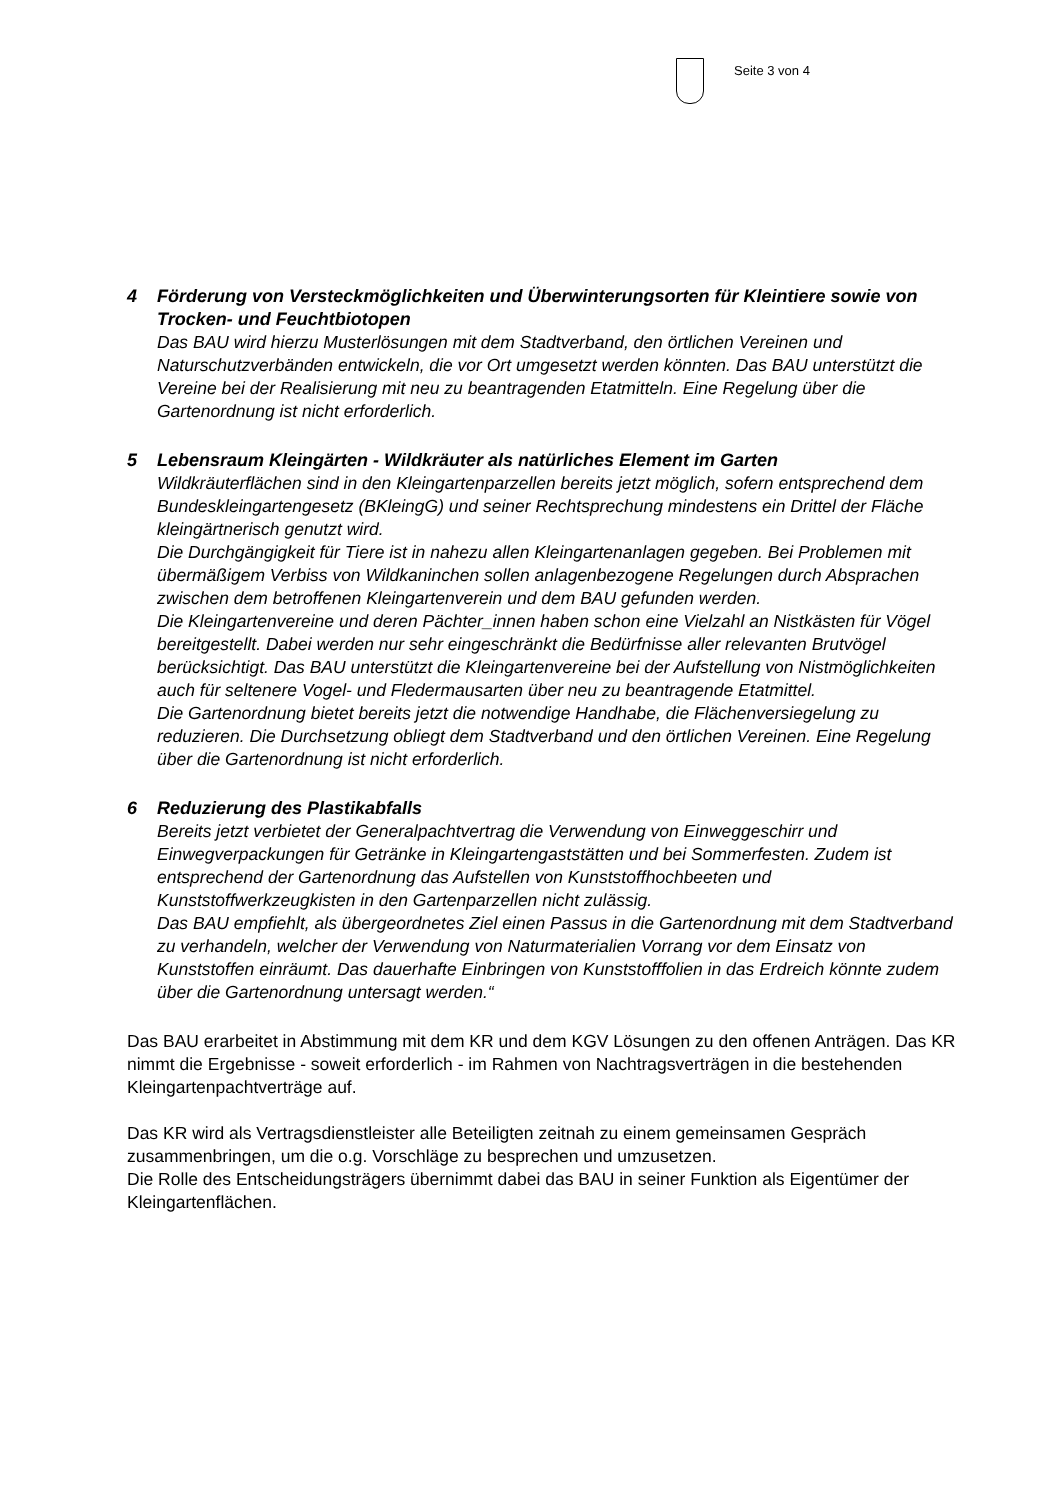Seite 3 von 4
4 Förderung von Versteckmöglichkeiten und Überwinterungsorten für Kleintiere sowie von Trocken- und Feuchtbiotopen
Das BAU wird hierzu Musterlösungen mit dem Stadtverband, den örtlichen Vereinen und Naturschutzverbänden entwickeln, die vor Ort umgesetzt werden könnten. Das BAU unterstützt die Vereine bei der Realisierung mit neu zu beantragenden Etatmitteln. Eine Regelung über die Gartenordnung ist nicht erforderlich.
5 Lebensraum Kleingärten - Wildkräuter als natürliches Element im Garten
Wildkräuterflächen sind in den Kleingartenparzellen bereits jetzt möglich, sofern entsprechend dem Bundeskleingartengesetz (BKleingG) und seiner Rechtsprechung mindestens ein Drittel der Fläche kleingärtnerisch genutzt wird.
Die Durchgängigkeit für Tiere ist in nahezu allen Kleingartenanlagen gegeben. Bei Problemen mit übermäßigem Verbiss von Wildkaninchen sollen anlagenbezogene Regelungen durch Absprachen zwischen dem betroffenen Kleingartenverein und dem BAU gefunden werden.
Die Kleingartenvereine und deren Pächter_innen haben schon eine Vielzahl an Nistkästen für Vögel bereitgestellt. Dabei werden nur sehr eingeschränkt die Bedürfnisse aller relevanten Brutvögel berücksichtigt. Das BAU unterstützt die Kleingartenvereine bei der Aufstellung von Nistmöglichkeiten auch für seltenere Vogel- und Fledermausarten über neu zu beantragende Etatmittel.
Die Gartenordnung bietet bereits jetzt die notwendige Handhabe, die Flächenversiegelung zu reduzieren. Die Durchsetzung obliegt dem Stadtverband und den örtlichen Vereinen. Eine Regelung über die Gartenordnung ist nicht erforderlich.
6 Reduzierung des Plastikabfalls
Bereits jetzt verbietet der Generalpachtvertrag die Verwendung von Einweggeschirr und Einwegverpackungen für Getränke in Kleingartengaststätten und bei Sommerfesten. Zudem ist entsprechend der Gartenordnung das Aufstellen von Kunststoffhochbeeten und Kunststoffwerkzeugkisten in den Gartenparzellen nicht zulässig.
Das BAU empfiehlt, als übergeordnetes Ziel einen Passus in die Gartenordnung mit dem Stadtverband zu verhandeln, welcher der Verwendung von Naturmaterialien Vorrang vor dem Einsatz von Kunststoffen einräumt. Das dauerhafte Einbringen von Kunststofffolien in das Erdreich könnte zudem über die Gartenordnung untersagt werden.“
Das BAU erarbeitet in Abstimmung mit dem KR und dem KGV Lösungen zu den offenen Anträgen. Das KR nimmt die Ergebnisse - soweit erforderlich - im Rahmen von Nachtragsverträgen in die bestehenden Kleingartenpachtverträge auf.
Das KR wird als Vertragsdienstleister alle Beteiligten zeitnah zu einem gemeinsamen Gespräch zusammenbringen, um die o.g. Vorschläge zu besprechen und umzusetzen.
Die Rolle des Entscheidungsträgers übernimmt dabei das BAU in seiner Funktion als Eigentümer der Kleingartenflächen.